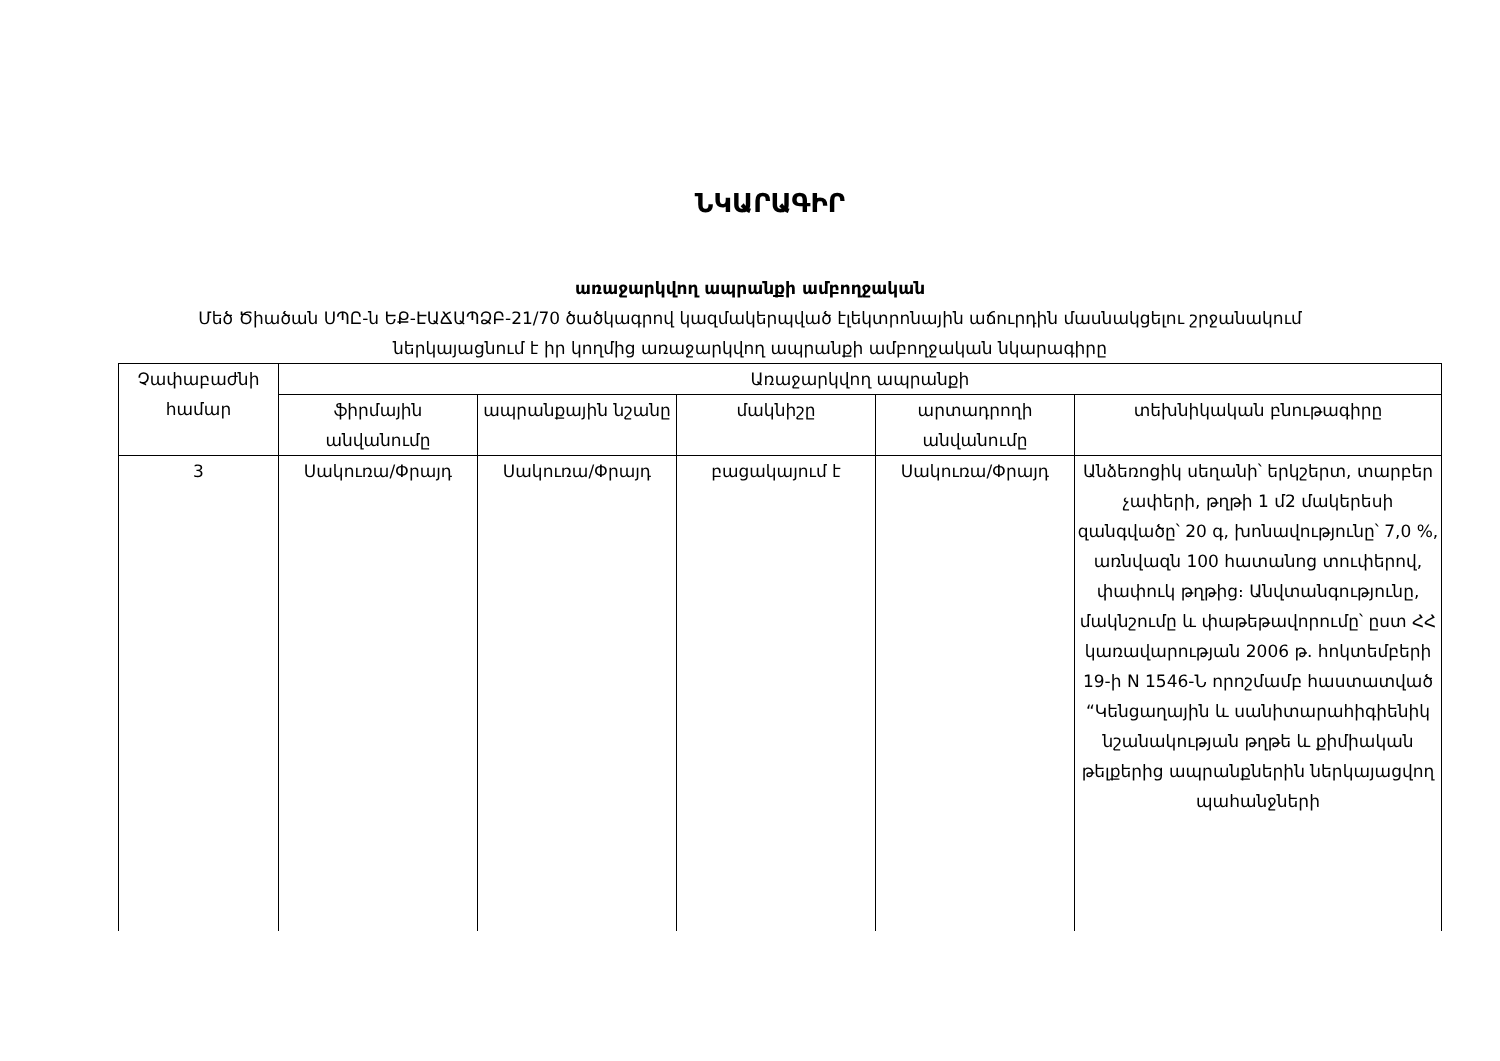ՆԿԱՐԱԳԻՐ
առաջարկվող ապրանքի ամբողջական
Մեծ Ծիածան ՍՊԸ-ն ԵՔ-ԷԱՃԱՊՁԲ-21/70 ծածկագրով կազմակերպված էլեկտրոնային աճուրդին մասնակցելու շրջանակում
ներկայացնում է իր կողմից առաջարկվող ապրանքի ամբողջական նկարագիրը
| Չափաբաժնի համար | Առաջարկվող ապրանքի | | | | |
| --- | --- | --- | --- | --- | --- |
| | ֆիրմային անվանումը | ապրանքային նշանը | մակնիշը | արտադրողի անվանումը | տեխնիկական բնութագիրը |
| 3 | Սակուռա/Փրայդ | Սակուռա/Փրայդ | բացակայում է | Սակուռա/Փրայդ | Անձեռոցիկ սեղանի՝ երկշերտ, տարբեր չափերի, թղթի 1 մ2 մակերեսի զանգվածը՝ 20 գ, խոնավությունը՝ 7,0 %, առնվազն 100 հատանոց տուփերով, փափուկ թղթից։ Անվտանգությունը, մակնշումը և փաթեթավորումը՝ ըստ ՀՀ կառավարության 2006 թ. հոկտեմբերի 19-ի N 1546-Ն որոշմամբ հաստատված “Կենցաղային և սանիտարահիգիենիկ նշանակության թղթե և քիմիական թելքերից ապրանքներին ներկայացվող պահանջների |